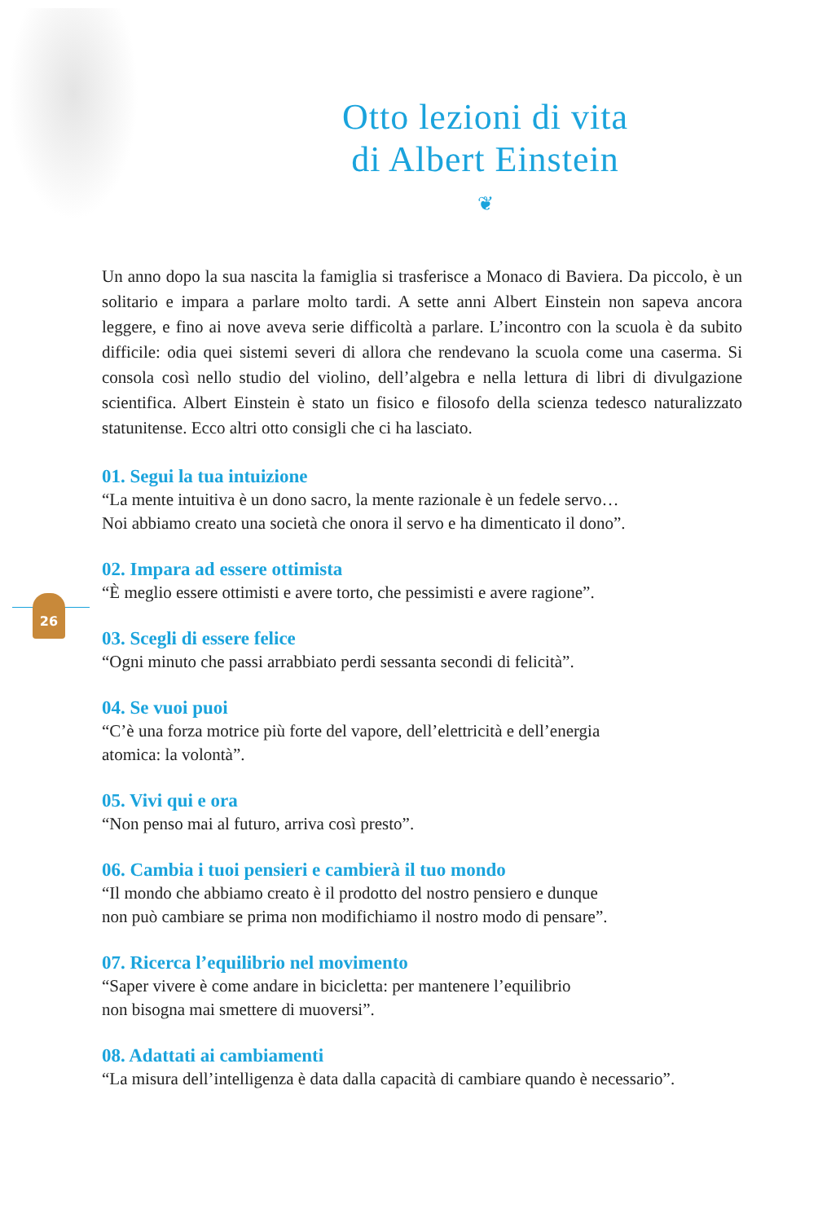26
Otto lezioni di vita
di Albert Einstein
❦
Un anno dopo la sua nascita la famiglia si trasferisce a Monaco di Baviera. Da piccolo, è un solitario e impara a parlare molto tardi. A sette anni Albert Einstein non sapeva ancora leggere, e fino ai nove aveva serie difficoltà a parlare. L’incontro con la scuola è da subito difficile: odia quei sistemi severi di allora che rendevano la scuola come una caserma. Si consola così nello studio del violino, dell’algebra e nella lettura di libri di divulgazione scientifica. Albert Einstein è stato un fisico e filosofo della scienza tedesco naturalizzato statunitense. Ecco altri otto consigli che ci ha lasciato.
01. Segui la tua intuizione
“La mente intuitiva è un dono sacro, la mente razionale è un fedele servo…
Noi abbiamo creato una società che onora il servo e ha dimenticato il dono”.
02. Impara ad essere ottimista
“È meglio essere ottimisti e avere torto, che pessimisti e avere ragione”.
03. Scegli di essere felice
“Ogni minuto che passi arrabbiato perdi sessanta secondi di felicità”.
04. Se vuoi puoi
“C’è una forza motrice più forte del vapore, dell’elettricità e dell’energia
atomica: la volontà”.
05. Vivi qui e ora
“Non penso mai al futuro, arriva così presto”.
06. Cambia i tuoi pensieri e cambierà il tuo mondo
“Il mondo che abbiamo creato è il prodotto del nostro pensiero e dunque
non può cambiare se prima non modifichiamo il nostro modo di pensare”.
07. Ricerca l’equilibrio nel movimento
“Saper vivere è come andare in bicicletta: per mantenere l’equilibrio
non bisogna mai smettere di muoversi”.
08. Adattati ai cambiamenti
“La misura dell’intelligenza è data dalla capacità di cambiare quando è necessario”.